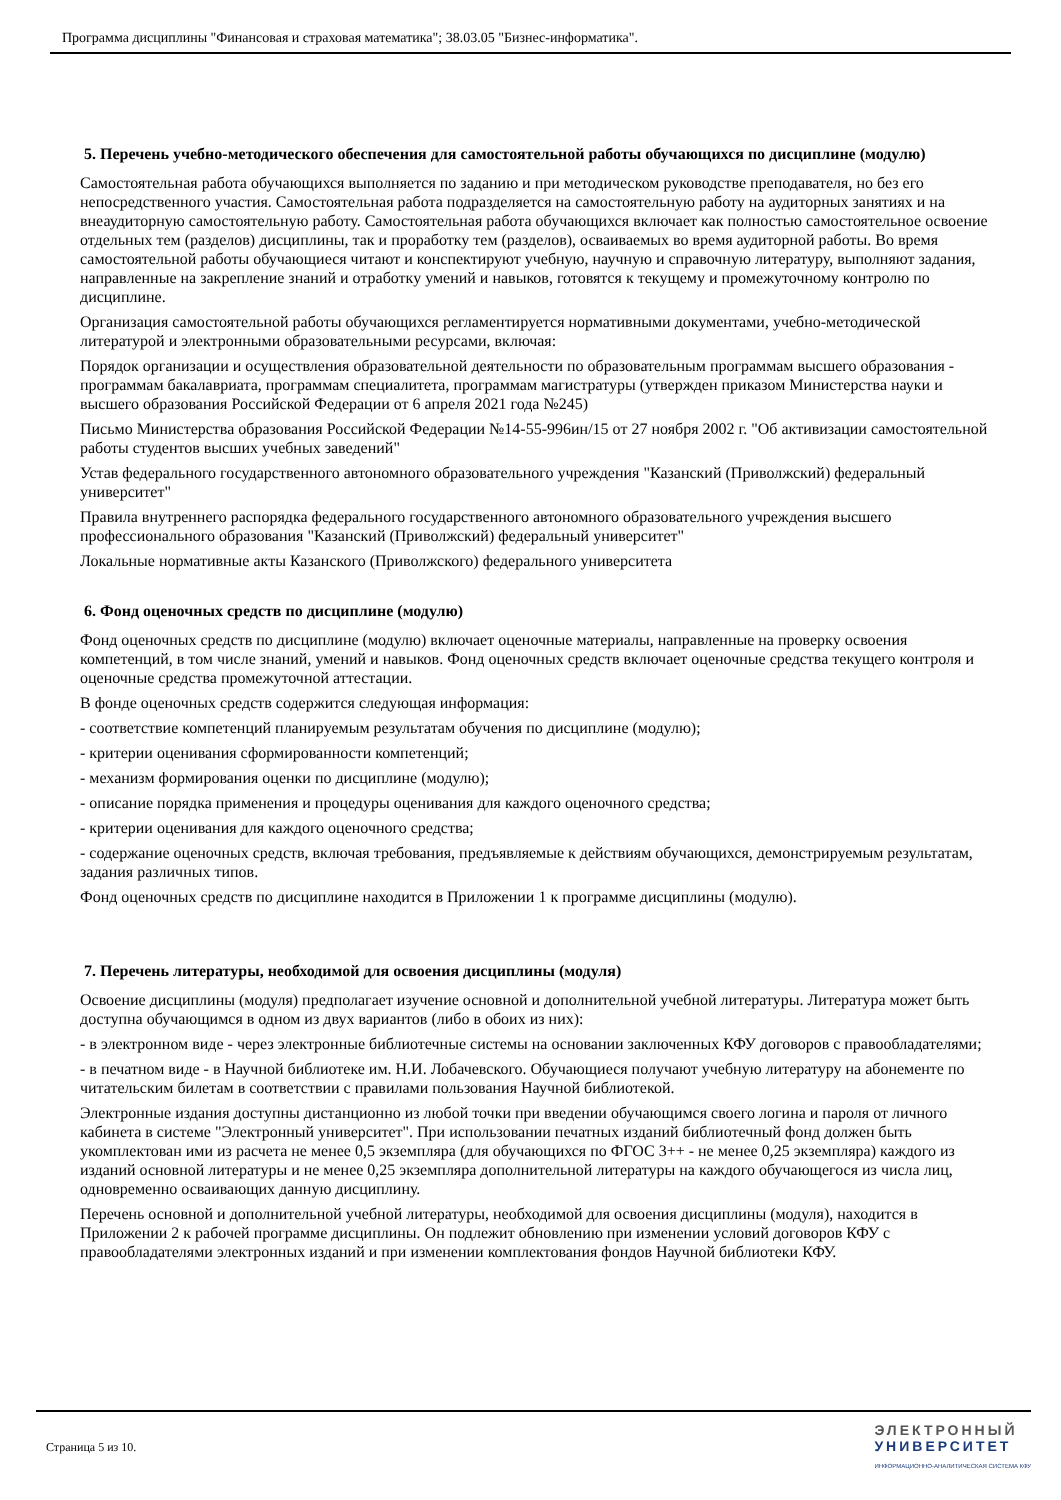Программа дисциплины "Финансовая и страховая математика"; 38.03.05 "Бизнес-информатика".
5. Перечень учебно-методического обеспечения для самостоятельной работы обучающихся по дисциплине (модулю)
Самостоятельная работа обучающихся выполняется по заданию и при методическом руководстве преподавателя, но без его непосредственного участия. Самостоятельная работа подразделяется на самостоятельную работу на аудиторных занятиях и на внеаудиторную самостоятельную работу. Самостоятельная работа обучающихся включает как полностью самостоятельное освоение отдельных тем (разделов) дисциплины, так и проработку тем (разделов), осваиваемых во время аудиторной работы. Во время самостоятельной работы обучающиеся читают и конспектируют учебную, научную и справочную литературу, выполняют задания, направленные на закрепление знаний и отработку умений и навыков, готовятся к текущему и промежуточному контролю по дисциплине.
Организация самостоятельной работы обучающихся регламентируется нормативными документами, учебно-методической литературой и электронными образовательными ресурсами, включая:
Порядок организации и осуществления образовательной деятельности по образовательным программам высшего образования - программам бакалавриата, программам специалитета, программам магистратуры (утвержден приказом Министерства науки и высшего образования Российской Федерации от 6 апреля 2021 года №245)
Письмо Министерства образования Российской Федерации №14-55-996ин/15 от 27 ноября 2002 г. "Об активизации самостоятельной работы студентов высших учебных заведений"
Устав федерального государственного автономного образовательного учреждения "Казанский (Приволжский) федеральный университет"
Правила внутреннего распорядка федерального государственного автономного образовательного учреждения высшего профессионального образования "Казанский (Приволжский) федеральный университет"
Локальные нормативные акты Казанского (Приволжского) федерального университета
6. Фонд оценочных средств по дисциплине (модулю)
Фонд оценочных средств по дисциплине (модулю) включает оценочные материалы, направленные на проверку освоения компетенций, в том числе знаний, умений и навыков. Фонд оценочных средств включает оценочные средства текущего контроля и оценочные средства промежуточной аттестации.
В фонде оценочных средств содержится следующая информация:
- соответствие компетенций планируемым результатам обучения по дисциплине (модулю);
- критерии оценивания сформированности компетенций;
- механизм формирования оценки по дисциплине (модулю);
- описание порядка применения и процедуры оценивания для каждого оценочного средства;
- критерии оценивания для каждого оценочного средства;
- содержание оценочных средств, включая требования, предъявляемые к действиям обучающихся, демонстрируемым результатам, задания различных типов.
Фонд оценочных средств по дисциплине находится в Приложении 1 к программе дисциплины (модулю).
7. Перечень литературы, необходимой для освоения дисциплины (модуля)
Освоение дисциплины (модуля) предполагает изучение основной и дополнительной учебной литературы. Литература может быть доступна обучающимся в одном из двух вариантов (либо в обоих из них):
- в электронном виде - через электронные библиотечные системы на основании заключенных КФУ договоров с правообладателями;
- в печатном виде - в Научной библиотеке им. Н.И. Лобачевского. Обучающиеся получают учебную литературу на абонементе по читательским билетам в соответствии с правилами пользования Научной библиотекой.
Электронные издания доступны дистанционно из любой точки при введении обучающимся своего логина и пароля от личного кабинета в системе "Электронный университет". При использовании печатных изданий библиотечный фонд должен быть укомплектован ими из расчета не менее 0,5 экземпляра (для обучающихся по ФГОС 3++ - не менее 0,25 экземпляра) каждого из изданий основной литературы и не менее 0,25 экземпляра дополнительной литературы на каждого обучающегося из числа лиц, одновременно осваивающих данную дисциплину.
Перечень основной и дополнительной учебной литературы, необходимой для освоения дисциплины (модуля), находится в Приложении 2 к рабочей программе дисциплины. Он подлежит обновлению при изменении условий договоров КФУ с правообладателями электронных изданий и при изменении комплектования фондов Научной библиотеки КФУ.
Страница 5 из 10.
ЭЛЕКТРОННЫЙ
УНИВЕРСИТЕТ
ИНФОРМАЦИОННО-АНАЛИТИЧЕСКАЯ СИСТЕМА КФУ